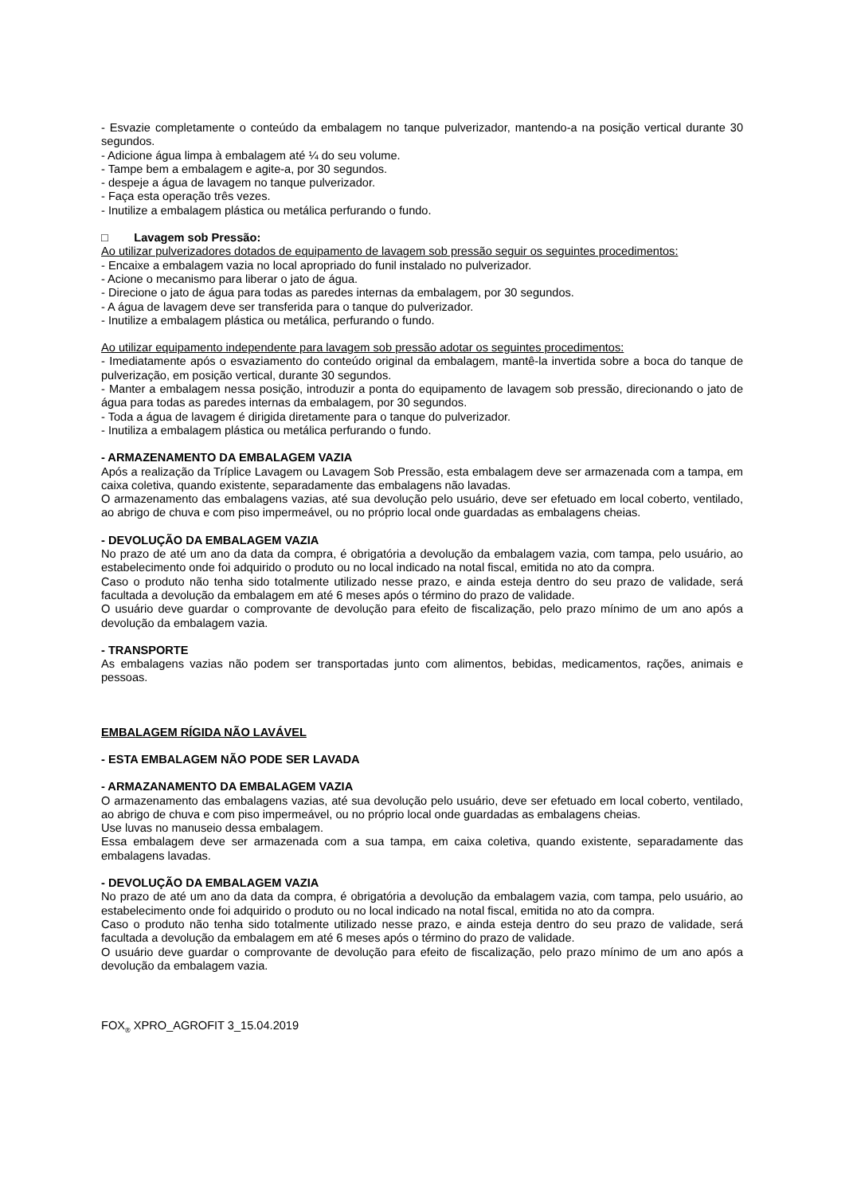- Esvazie completamente o conteúdo da embalagem no tanque pulverizador, mantendo-a na posição vertical durante 30 segundos.
- Adicione água limpa à embalagem até ¼ do seu volume.
- Tampe bem a embalagem e agite-a, por 30 segundos.
- despeje a água de lavagem no tanque pulverizador.
- Faça esta operação três vezes.
- Inutilize a embalagem plástica ou metálica perfurando o fundo.
□ Lavagem sob Pressão:
Ao utilizar pulverizadores dotados de equipamento de lavagem sob pressão seguir os seguintes procedimentos:
- Encaixe a embalagem vazia no local apropriado do funil instalado no pulverizador.
- Acione o mecanismo para liberar o jato de água.
- Direcione o jato de água para todas as paredes internas da embalagem, por 30 segundos.
- A água de lavagem deve ser transferida para o tanque do pulverizador.
- Inutilize a embalagem plástica ou metálica, perfurando o fundo.
Ao utilizar equipamento independente para lavagem sob pressão adotar os seguintes procedimentos:
- Imediatamente após o esvaziamento do conteúdo original da embalagem, mantê-la invertida sobre a boca do tanque de pulverização, em posição vertical, durante 30 segundos.
- Manter a embalagem nessa posição, introduzir a ponta do equipamento de lavagem sob pressão, direcionando o jato de água para todas as paredes internas da embalagem, por 30 segundos.
- Toda a água de lavagem é dirigida diretamente para o tanque do pulverizador.
- Inutiliza a embalagem plástica ou metálica perfurando o fundo.
- ARMAZENAMENTO DA EMBALAGEM VAZIA
Após a realização da Tríplice Lavagem ou Lavagem Sob Pressão, esta embalagem deve ser armazenada com a tampa, em caixa coletiva, quando existente, separadamente das embalagens não lavadas.
O armazenamento das embalagens vazias, até sua devolução pelo usuário, deve ser efetuado em local coberto, ventilado, ao abrigo de chuva e com piso impermeável, ou no próprio local onde guardadas as embalagens cheias.
- DEVOLUÇÃO DA EMBALAGEM VAZIA
No prazo de até um ano da data da compra, é obrigatória a devolução da embalagem vazia, com tampa, pelo usuário, ao estabelecimento onde foi adquirido o produto ou no local indicado na notal fiscal, emitida no ato da compra.
Caso o produto não tenha sido totalmente utilizado nesse prazo, e ainda esteja dentro do seu prazo de validade, será facultada a devolução da embalagem em até 6 meses após o término do prazo de validade.
O usuário deve guardar o comprovante de devolução para efeito de fiscalização, pelo prazo mínimo de um ano após a devolução da embalagem vazia.
- TRANSPORTE
As embalagens vazias não podem ser transportadas junto com alimentos, bebidas, medicamentos, rações, animais e pessoas.
EMBALAGEM RÍGIDA NÃO LAVÁVEL
- ESTA EMBALAGEM NÃO PODE SER LAVADA
- ARMAZANAMENTO DA EMBALAGEM VAZIA
O armazenamento das embalagens vazias, até sua devolução pelo usuário, deve ser efetuado em local coberto, ventilado, ao abrigo de chuva e com piso impermeável, ou no próprio local onde guardadas as embalagens cheias.
Use luvas no manuseio dessa embalagem.
Essa embalagem deve ser armazenada com a sua tampa, em caixa coletiva, quando existente, separadamente das embalagens lavadas.
- DEVOLUÇÃO DA EMBALAGEM VAZIA
No prazo de até um ano da data da compra, é obrigatória a devolução da embalagem vazia, com tampa, pelo usuário, ao estabelecimento onde foi adquirido o produto ou no local indicado na notal fiscal, emitida no ato da compra.
Caso o produto não tenha sido totalmente utilizado nesse prazo, e ainda esteja dentro do seu prazo de validade, será facultada a devolução da embalagem em até 6 meses após o término do prazo de validade.
O usuário deve guardar o comprovante de devolução para efeito de fiscalização, pelo prazo mínimo de um ano após a devolução da embalagem vazia.
FOX<sub>®</sub> XPRO_AGROFIT 3_15.04.2019